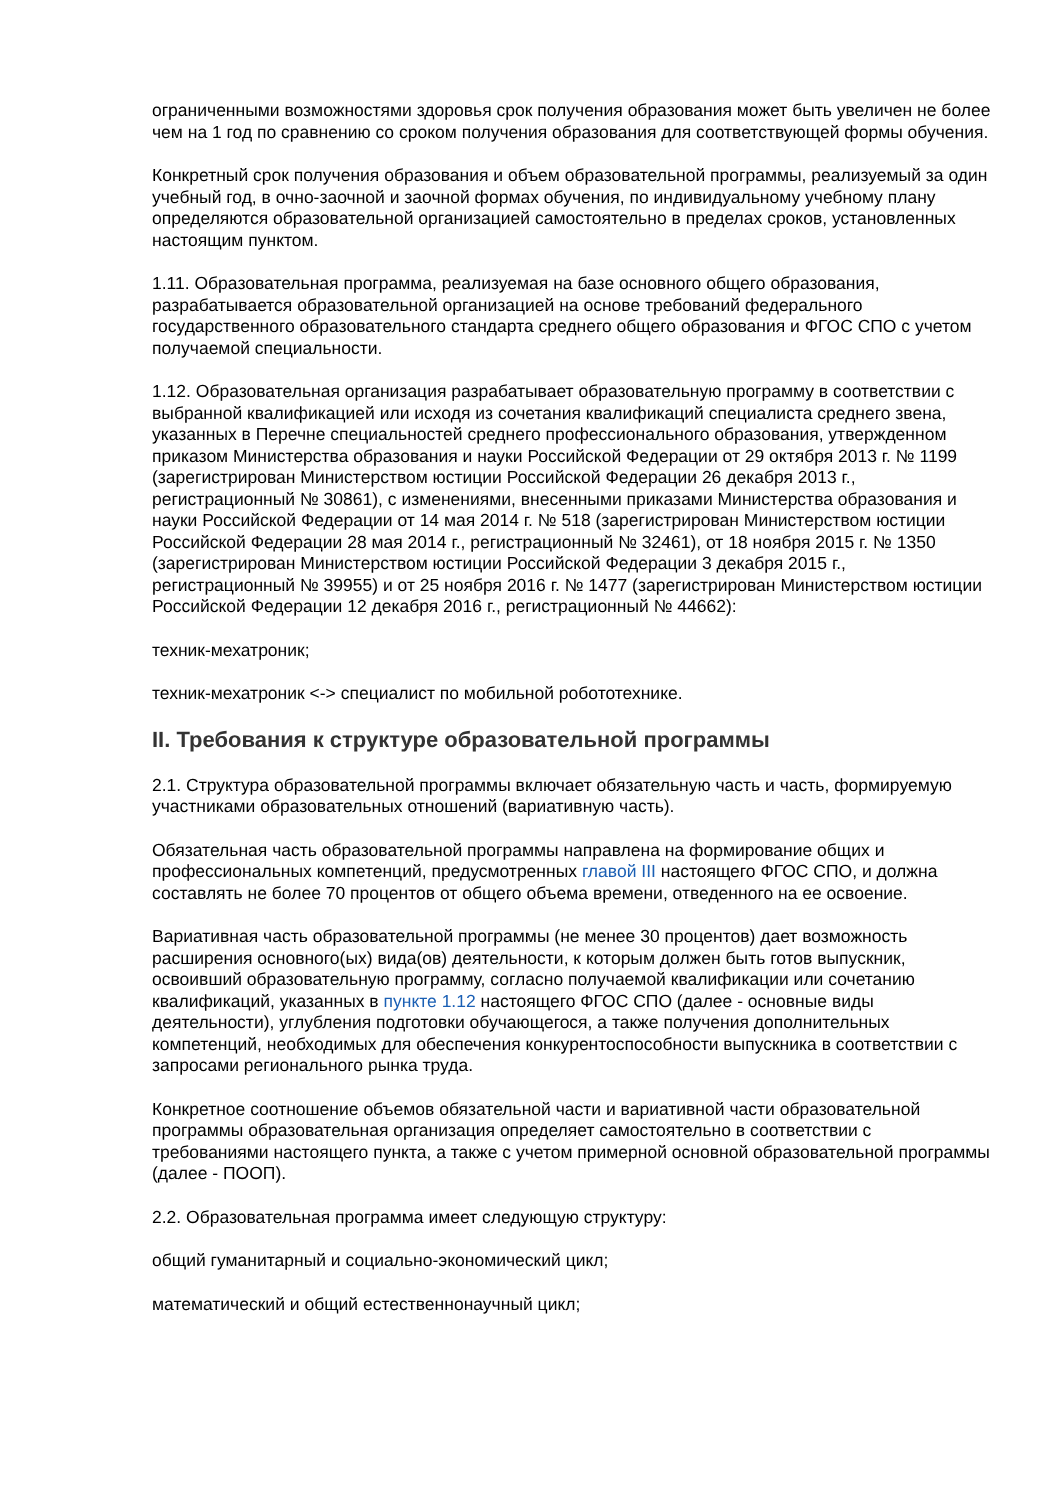ограниченными возможностями здоровья срок получения образования может быть увеличен не более чем на 1 год по сравнению со сроком получения образования для соответствующей формы обучения.
Конкретный срок получения образования и объем образовательной программы, реализуемый за один учебный год, в очно-заочной и заочной формах обучения, по индивидуальному учебному плану определяются образовательной организацией самостоятельно в пределах сроков, установленных настоящим пунктом.
1.11. Образовательная программа, реализуемая на базе основного общего образования, разрабатывается образовательной организацией на основе требований федерального государственного образовательного стандарта среднего общего образования и ФГОС СПО с учетом получаемой специальности.
1.12. Образовательная организация разрабатывает образовательную программу в соответствии с выбранной квалификацией или исходя из сочетания квалификаций специалиста среднего звена, указанных в Перечне специальностей среднего профессионального образования, утвержденном приказом Министерства образования и науки Российской Федерации от 29 октября 2013 г. № 1199 (зарегистрирован Министерством юстиции Российской Федерации 26 декабря 2013 г., регистрационный № 30861), с изменениями, внесенными приказами Министерства образования и науки Российской Федерации от 14 мая 2014 г. № 518 (зарегистрирован Министерством юстиции Российской Федерации 28 мая 2014 г., регистрационный № 32461), от 18 ноября 2015 г. № 1350 (зарегистрирован Министерством юстиции Российской Федерации 3 декабря 2015 г., регистрационный № 39955) и от 25 ноября 2016 г. № 1477 (зарегистрирован Министерством юстиции Российской Федерации 12 декабря 2016 г., регистрационный № 44662):
техник-мехатроник;
техник-мехатроник <-> специалист по мобильной робототехнике.
II. Требования к структуре образовательной программы
2.1. Структура образовательной программы включает обязательную часть и часть, формируемую участниками образовательных отношений (вариативную часть).
Обязательная часть образовательной программы направлена на формирование общих и профессиональных компетенций, предусмотренных главой III настоящего ФГОС СПО, и должна составлять не более 70 процентов от общего объема времени, отведенного на ее освоение.
Вариативная часть образовательной программы (не менее 30 процентов) дает возможность расширения основного(ых) вида(ов) деятельности, к которым должен быть готов выпускник, освоивший образовательную программу, согласно получаемой квалификации или сочетанию квалификаций, указанных в пункте 1.12 настоящего ФГОС СПО (далее - основные виды деятельности), углубления подготовки обучающегося, а также получения дополнительных компетенций, необходимых для обеспечения конкурентоспособности выпускника в соответствии с запросами регионального рынка труда.
Конкретное соотношение объемов обязательной части и вариативной части образовательной программы образовательная организация определяет самостоятельно в соответствии с требованиями настоящего пункта, а также с учетом примерной основной образовательной программы (далее - ПООП).
2.2. Образовательная программа имеет следующую структуру:
общий гуманитарный и социально-экономический цикл;
математический и общий естественнонаучный цикл;